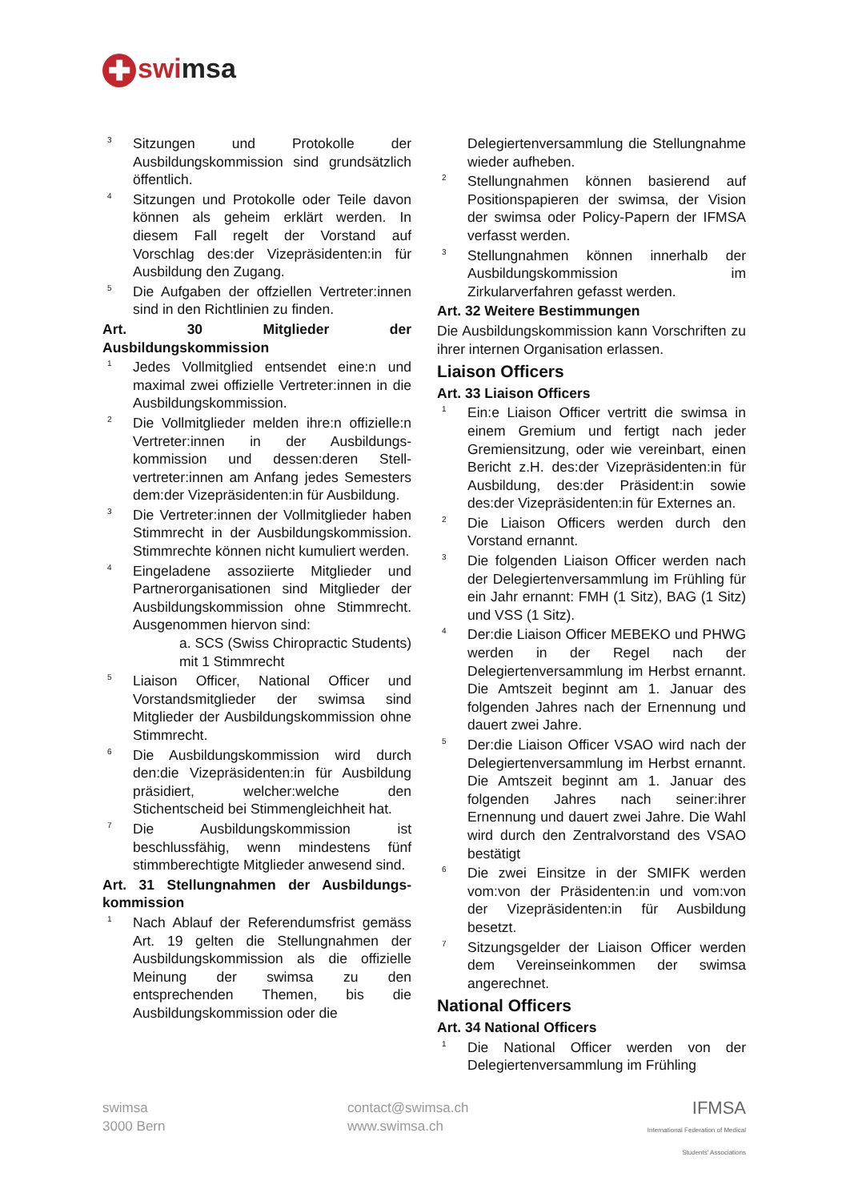✚ swimsa
3
Sitzungen und Protokolle der Ausbildungskommission sind grundsätzlich öffentlich.
4
Sitzungen und Protokolle oder Teile davon können als geheim erklärt werden. In diesem Fall regelt der Vorstand auf Vorschlag des:der Vizepräsidenten:in für Ausbildung den Zugang.
5
Die Aufgaben der offziellen Vertreter:innen sind in den Richtlinien zu finden.
Art. 30 Mitglieder der Ausbildungskommission
1
Jedes Vollmitglied entsendet eine:n und maximal zwei offizielle Vertreter:innen in die Ausbildungskommission.
2
Die Vollmitglieder melden ihre:n offizielle:n Vertreter:innen in der Ausbildungs-kommission und dessen:deren Stell-vertreter:innen am Anfang jedes Semesters dem:der Vizepräsidenten:in für Ausbildung.
3
Die Vertreter:innen der Vollmitglieder haben Stimmrecht in der Ausbildungskommission. Stimmrechte können nicht kumuliert werden.
4
Eingeladene assoziierte Mitglieder und Partnerorganisationen sind Mitglieder der Ausbildungskommission ohne Stimmrecht. Ausgenommen hiervon sind:
a. SCS (Swiss Chiropractic Students) mit 1 Stimmrecht
5
Liaison Officer, National Officer und Vorstandsmitglieder der swimsa sind Mitglieder der Ausbildungskommission ohne Stimmrecht.
6
Die Ausbildungskommission wird durch den:die Vizepräsidenten:in für Ausbildung präsidiert, welcher:welche den Stichentscheid bei Stimmengleichheit hat.
7
Die Ausbildungskommission ist beschlussfähig, wenn mindestens fünf stimmberechtigte Mitglieder anwesend sind.
Art. 31 Stellungnahmen der Ausbildungs-kommission
1
Nach Ablauf der Referendumsfrist gemäss Art. 19 gelten die Stellungnahmen der Ausbildungskommission als die offizielle Meinung der swimsa zu den entsprechenden Themen, bis die Ausbildungskommission oder die
Delegiertenversammlung die Stellungnahme wieder aufheben.
2
Stellungnahmen können basierend auf Positionspapieren der swimsa, der Vision der swimsa oder Policy-Papern der IFMSA verfasst werden.
3
Stellungnahmen können innerhalb der Ausbildungskommission im Zirkularverfahren gefasst werden.
Art. 32 Weitere Bestimmungen
Die Ausbildungskommission kann Vorschriften zu ihrer internen Organisation erlassen.
Liaison Officers
Art. 33 Liaison Officers
1
Ein:e Liaison Officer vertritt die swimsa in einem Gremium und fertigt nach jeder Gremiensitzung, oder wie vereinbart, einen Bericht z.H. des:der Vizepräsidenten:in für Ausbildung, des:der Präsident:in sowie des:der Vizepräsidenten:in für Externes an.
2
Die Liaison Officers werden durch den Vorstand ernannt.
3
Die folgenden Liaison Officer werden nach der Delegiertenversammlung im Frühling für ein Jahr ernannt: FMH (1 Sitz), BAG (1 Sitz) und VSS (1 Sitz).
4
Der:die Liaison Officer MEBEKO und PHWG werden in der Regel nach der Delegiertenversammlung im Herbst ernannt. Die Amtszeit beginnt am 1. Januar des folgenden Jahres nach der Ernennung und dauert zwei Jahre.
5
Der:die Liaison Officer VSAO wird nach der Delegiertenversammlung im Herbst ernannt. Die Amtszeit beginnt am 1. Januar des folgenden Jahres nach seiner:ihrer Ernennung und dauert zwei Jahre. Die Wahl wird durch den Zentralvorstand des VSAO bestätigt
6
Die zwei Einsitze in der SMIFK werden vom:von der Präsidenten:in und vom:von der Vizepräsidenten:in für Ausbildung besetzt.
7
Sitzungsgelder der Liaison Officer werden dem Vereinseinkommen der swimsa angerechnet.
National Officers
Art. 34 National Officers
1
Die National Officer werden von der Delegiertenversammlung im Frühling
swimsa
3000 Bern
contact@swimsa.ch
www.swimsa.ch
IFMSA
International Federation of Medical Students' Associations